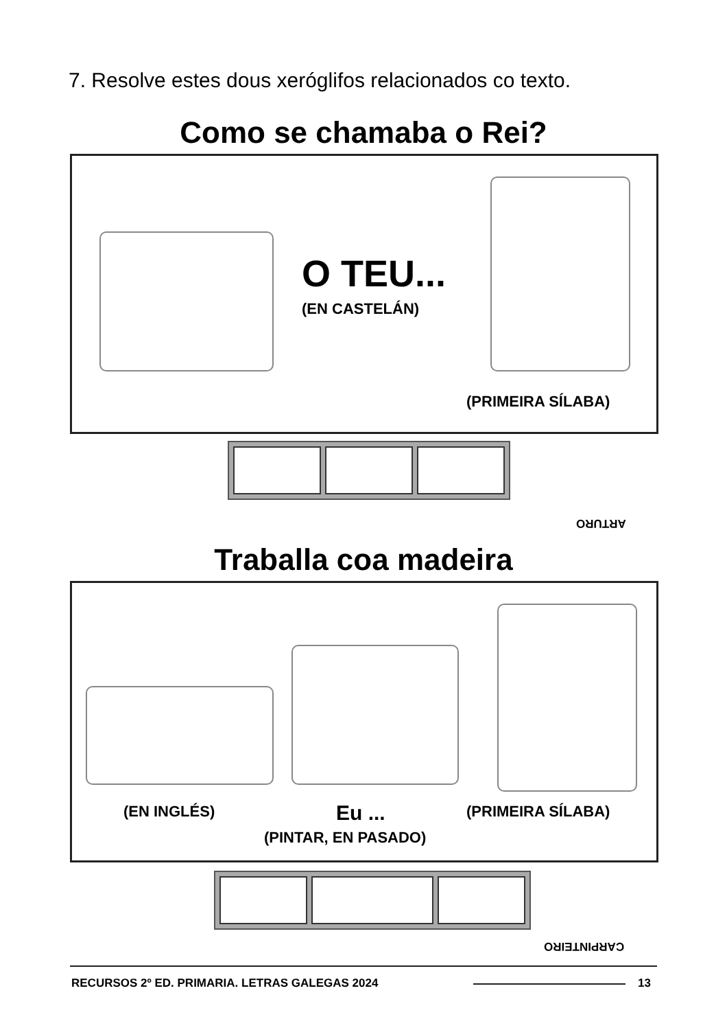7. Resolve estes dous xeróglifos relacionados co texto.
Como se chamaba o Rei?
O TEU...
(EN CASTELÁN)
(PRIMEIRA SÍLABA)
ARTURO
Traballa coa madeira
(EN INGLÉS) Eu ... (PRIMEIRA SÍLABA)
(PINTAR, EN PASADO)
CARPINTEIRO
RECURSOS 2º ED. PRIMARIA. LETRAS GALEGAS 2024
13